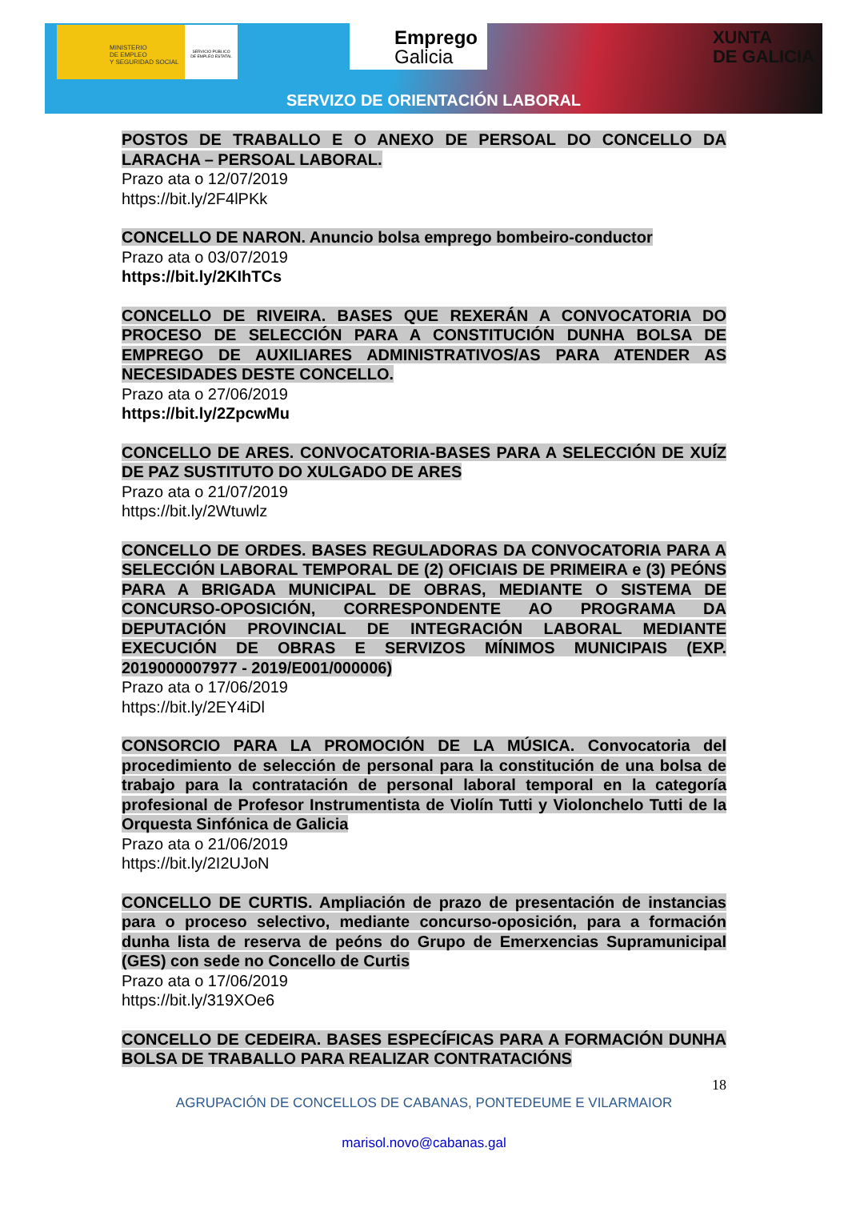MINISTERIO
DE EMPLEO
Y SEGURIDAD SOCIAL
SERVICIO PÚBLICO
DE EMPLEO ESTATAL
Emprego
Galicia
XUNTA
DE GALICIA
SERVIZO DE ORIENTACIÓN LABORAL
POSTOS DE TRABALLO E O ANEXO DE PERSOAL DO CONCELLO DA LARACHA – PERSOAL LABORAL.
Prazo ata o 12/07/2019
https://bit.ly/2F4lPKk
CONCELLO DE NARON. Anuncio bolsa emprego bombeiro-conductor
Prazo ata o 03/07/2019
https://bit.ly/2KIhTCs
CONCELLO DE RIVEIRA. BASES QUE REXERÁN A CONVOCATORIA DO PROCESO DE SELECCIÓN PARA A CONSTITUCIÓN DUNHA BOLSA DE EMPREGO DE AUXILIARES ADMINISTRATIVOS/AS PARA ATENDER AS NECESIDADES DESTE CONCELLO.
Prazo ata o 27/06/2019
https://bit.ly/2ZpcwMu
CONCELLO DE ARES. CONVOCATORIA-BASES PARA A SELECCIÓN DE XUÍZ DE PAZ SUSTITUTO DO XULGADO DE ARES
Prazo ata o 21/07/2019
https://bit.ly/2Wtuwlz
CONCELLO DE ORDES. BASES REGULADORAS DA CONVOCATORIA PARA A SELECCIÓN LABORAL TEMPORAL DE (2) OFICIAIS DE PRIMEIRA e (3) PEÓNS PARA A BRIGADA MUNICIPAL DE OBRAS, MEDIANTE O SISTEMA DE CONCURSO-OPOSICIÓN, CORRESPONDENTE AO PROGRAMA DA DEPUTACIÓN PROVINCIAL DE INTEGRACIÓN LABORAL MEDIANTE EXECUCIÓN DE OBRAS E SERVIZOS MÍNIMOS MUNICIPAIS (EXP. 2019000007977 - 2019/E001/000006)
Prazo ata o 17/06/2019
https://bit.ly/2EY4iDl
CONSORCIO PARA LA PROMOCIÓN DE LA MÚSICA. Convocatoria del procedimiento de selección de personal para la constitución de una bolsa de trabajo para la contratación de personal laboral temporal en la categoría profesional de Profesor Instrumentista de Violín Tutti y Violonchelo Tutti de la Orquesta Sinfónica de Galicia
Prazo ata o 21/06/2019
https://bit.ly/2I2UJoN
CONCELLO DE CURTIS. Ampliación de prazo de presentación de instancias para o proceso selectivo, mediante concurso-oposición, para a formación dunha lista de reserva de peóns do Grupo de Emerxencias Supramunicipal (GES) con sede no Concello de Curtis
Prazo ata o 17/06/2019
https://bit.ly/319XOe6
CONCELLO DE CEDEIRA. BASES ESPECÍFICAS PARA A FORMACIÓN DUNHA BOLSA DE TRABALLO PARA REALIZAR CONTRATACIÓNS
18
AGRUPACIÓN DE CONCELLOS DE CABANAS, PONTEDEUME E VILARMAIOR
marisol.novo@cabanas.gal